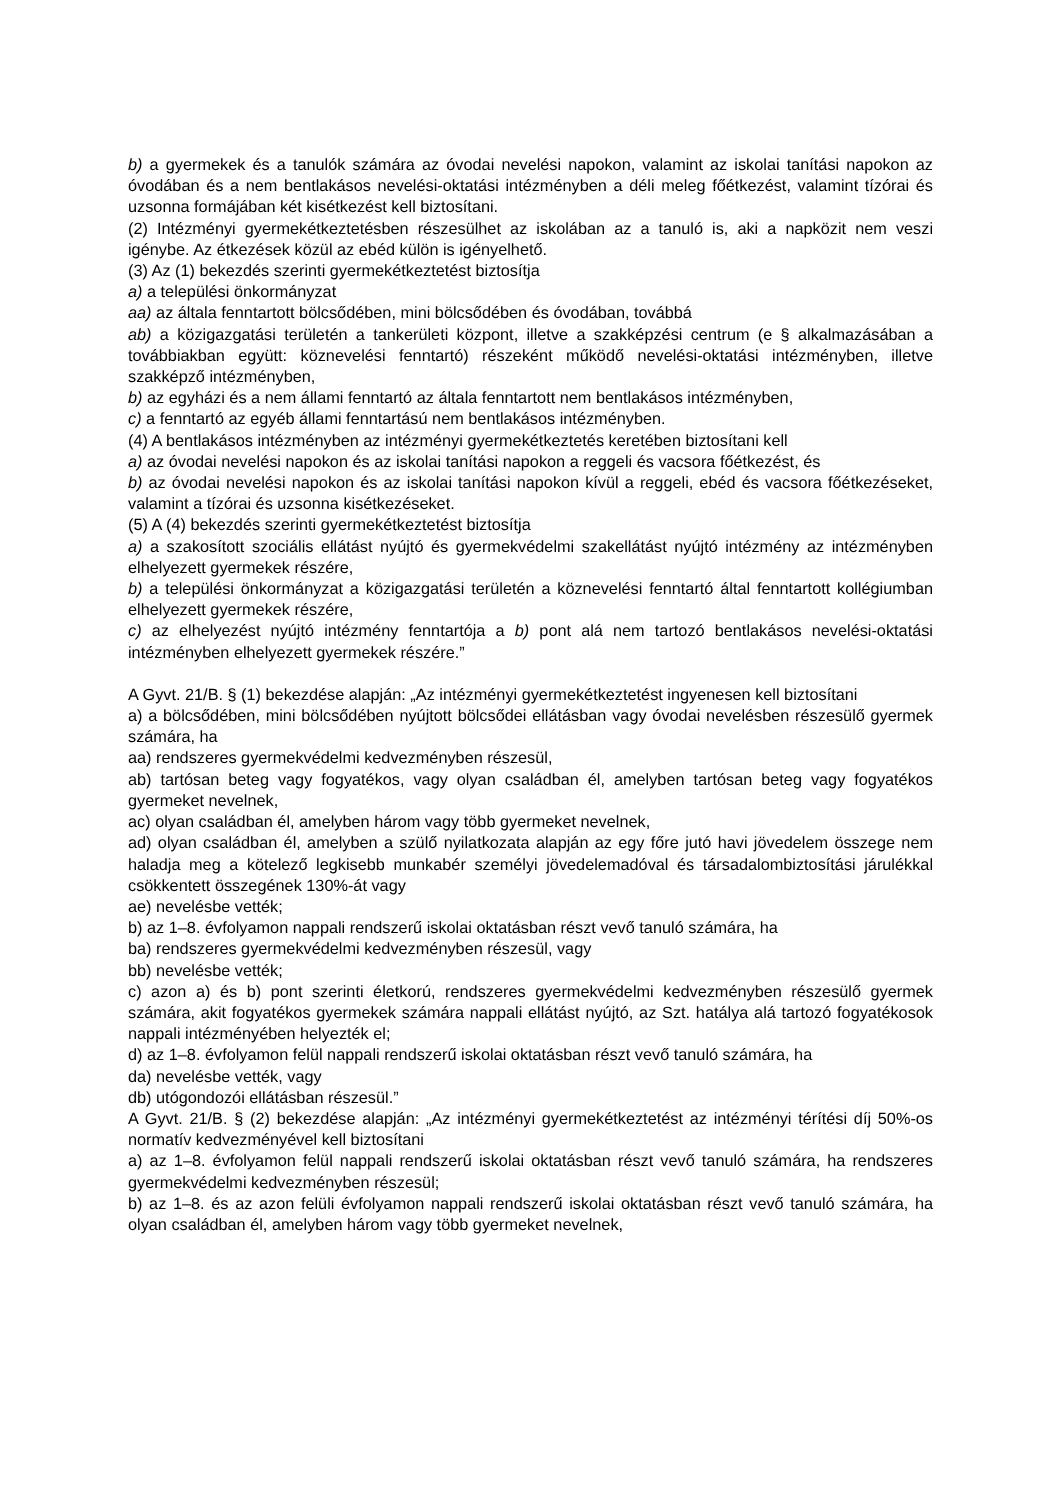b) a gyermekek és a tanulók számára az óvodai nevelési napokon, valamint az iskolai tanítási napokon az óvodában és a nem bentlakásos nevelési-oktatási intézményben a déli meleg főétkezést, valamint tízórai és uzsonna formájában két kisétkezést kell biztosítani.
(2) Intézményi gyermekétkeztetésben részesülhet az iskolában az a tanuló is, aki a napközit nem veszi igénybe. Az étkezések közül az ebéd külön is igényelhető.
(3) Az (1) bekezdés szerinti gyermekétkeztetést biztosítja
a) a települési önkormányzat
aa) az általa fenntartott bölcsődében, mini bölcsődében és óvodában, továbbá
ab) a közigazgatási területén a tankerületi központ, illetve a szakképzési centrum (e § alkalmazásában a továbbiakban együtt: köznevelési fenntartó) részeként működő nevelési-oktatási intézményben, illetve szakképző intézményben,
b) az egyházi és a nem állami fenntartó az általa fenntartott nem bentlakásos intézményben,
c) a fenntartó az egyéb állami fenntartású nem bentlakásos intézményben.
(4) A bentlakásos intézményben az intézményi gyermekétkeztetés keretében biztosítani kell
a) az óvodai nevelési napokon és az iskolai tanítási napokon a reggeli és vacsora főétkezést, és
b) az óvodai nevelési napokon és az iskolai tanítási napokon kívül a reggeli, ebéd és vacsora főétkezéseket, valamint a tízórai és uzsonna kisétkezéseket.
(5) A (4) bekezdés szerinti gyermekétkeztetést biztosítja
a) a szakosított szociális ellátást nyújtó és gyermekvédelmi szakellátást nyújtó intézmény az intézményben elhelyezett gyermekek részére,
b) a települési önkormányzat a közigazgatási területén a köznevelési fenntartó által fenntartott kollégiumban elhelyezett gyermekek részére,
c) az elhelyezést nyújtó intézmény fenntartója a b) pont alá nem tartozó bentlakásos nevelési-oktatási intézményben elhelyezett gyermekek részére.”
A Gyvt. 21/B. § (1) bekezdése alapján: „Az intézményi gyermekétkeztetést ingyenesen kell biztosítani
a) a bölcsődében, mini bölcsődében nyújtott bölcsődei ellátásban vagy óvodai nevelésben részesülő gyermek számára, ha
aa) rendszeres gyermekvédelmi kedvezményben részesül,
ab) tartósan beteg vagy fogyatékos, vagy olyan családban él, amelyben tartósan beteg vagy fogyatékos gyermeket nevelnek,
ac) olyan családban él, amelyben három vagy több gyermeket nevelnek,
ad) olyan családban él, amelyben a szülő nyilatkozata alapján az egy főre jutó havi jövedelem összege nem haladja meg a kötelező legkisebb munkabér személyi jövedelemadóval és társadalombiztosítási járulékkal csökkentett összegének 130%-át vagy
ae) nevelésbe vették;
b) az 1–8. évfolyamon nappali rendszerű iskolai oktatásban részt vevő tanuló számára, ha
ba) rendszeres gyermekvédelmi kedvezményben részesül, vagy
bb) nevelésbe vették;
c) azon a) és b) pont szerinti életkorú, rendszeres gyermekvédelmi kedvezményben részesülő gyermek számára, akit fogyatékos gyermekek számára nappali ellátást nyújtó, az Szt. hatálya alá tartozó fogyatékosok nappali intézményében helyezték el;
d) az 1–8. évfolyamon felül nappali rendszerű iskolai oktatásban részt vevő tanuló számára, ha
da) nevelésbe vették, vagy
db) utógondozói ellátásban részesül.”
A Gyvt. 21/B. § (2) bekezdése alapján: „Az intézményi gyermekétkeztetést az intézményi térítési díj 50%-os normatív kedvezményével kell biztosítani
a) az 1–8. évfolyamon felül nappali rendszerű iskolai oktatásban részt vevő tanuló számára, ha rendszeres gyermekvédelmi kedvezményben részesül;
b) az 1–8. és az azon felüli évfolyamon nappali rendszerű iskolai oktatásban részt vevő tanuló számára, ha olyan családban él, amelyben három vagy több gyermeket nevelnek,